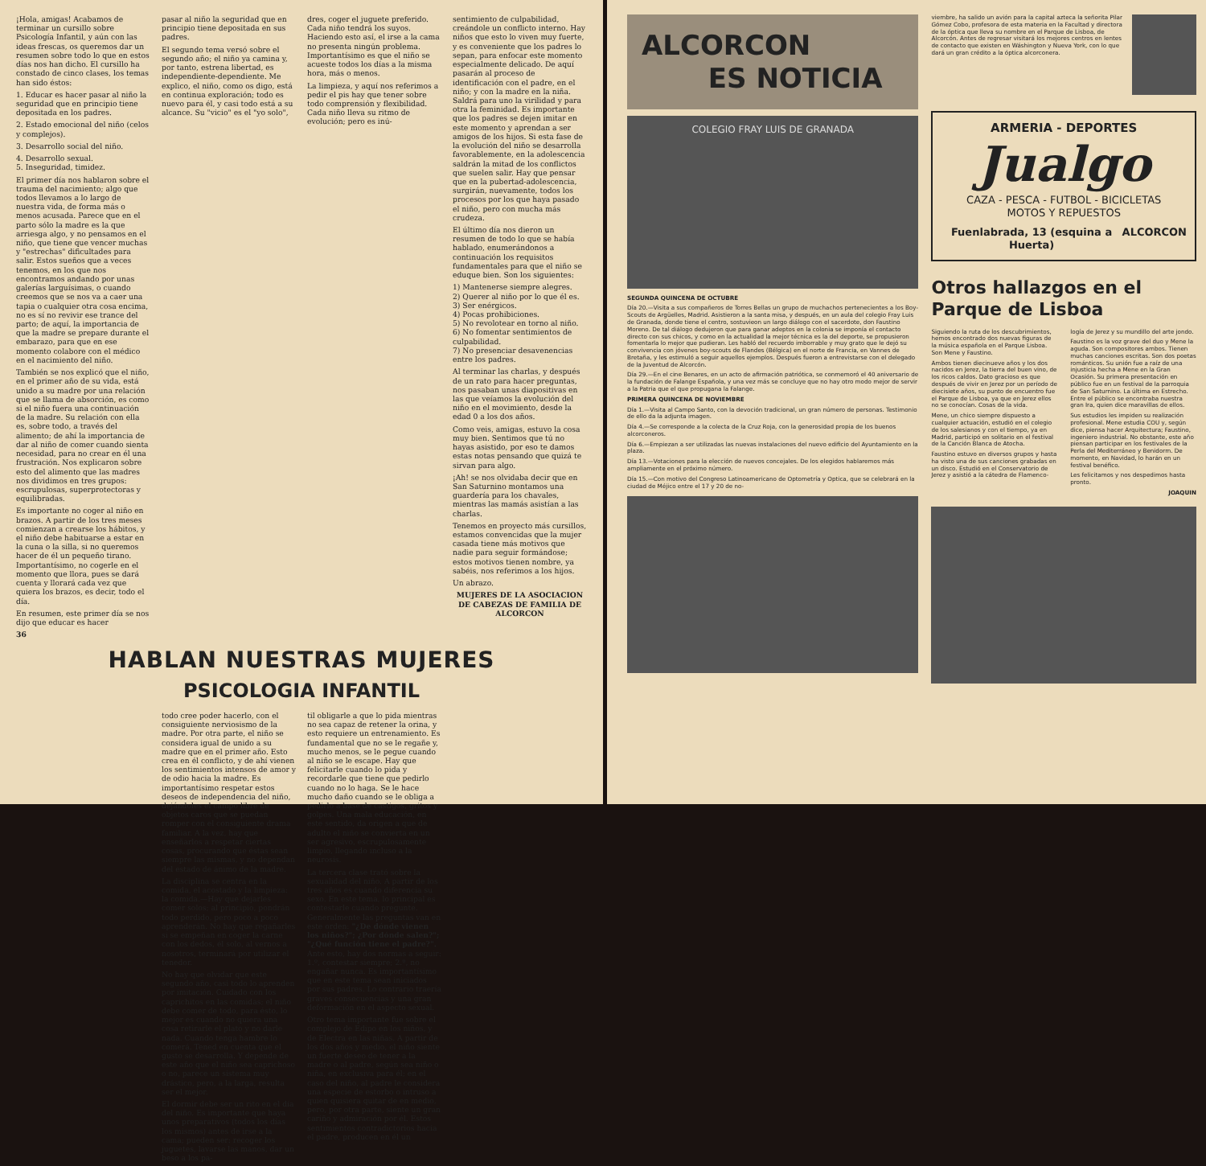¡Hola, amigas! Acabamos de terminar un cursillo sobre Psicología Infantil, y aún con las ideas frescas, os queremos dar un resumen sobre todo lo que en estos días nos han dicho. El cursillo ha constado de cinco clases, los temas han sido éstos:
1. Educar es hacer pasar al niño la seguridad que en principio tiene depositada en los padres.
2. Estado emocional del niño (celos y complejos).
3. Desarrollo social del niño.
4. Desarrollo sexual.
5. Inseguridad, timidez.
El primer día nos hablaron sobre el trauma del nacimiento; algo que todos llevamos a lo largo de nuestra vida, de forma más o menos acusada. Parece que en el parto sólo la madre es la que arriesga algo, y no pensamos en el niño, que tiene que vencer muchas y "estrechas" dificultades para salir. Estos sueños que a veces tenemos, en los que nos encontramos andando por unas galerías larguísimas, o cuando creemos que se nos va a caer una tapia o cualquier otra cosa encima, no es sí no revivir ese trance del parto; de aquí, la importancia de que la madre se prepare durante el embarazo, para que en ese momento colabore con el médico en el nacimiento del niño.
También se nos explicó que el niño, en el primer año de su vida, está unido a su madre por una relación que se llama de absorción, es como si el niño fuera una continuación de la madre. Su relación con ella es, sobre todo, a través del alimento; de ahí la importancia de dar al niño de comer cuando sienta necesidad, para no crear en él una frustración. Nos explicaron sobre esto del alimento que las madres nos dividimos en tres grupos: escrupulosas, superprotectoras y equilibradas.
Es importante no coger al niño en brazos. A partir de los tres meses comienzan a crearse los hábitos, y el niño debe habituarse a estar en la cuna o la silla, si no queremos hacer de él un pequeño tirano. Importantísimo, no cogerle en el momento que llora, pues se dará cuenta y llorará cada vez que quiera los brazos, es decir, todo el día.
En resumen, este primer día se nos dijo que educar es hacer
36
pasar al niño la seguridad que en principio tiene depositada en sus padres.
El segundo tema versó sobre el segundo año; el niño ya camina y, por tanto, estrena libertad, es independiente-dependiente. Me explico, el niño, como os digo, está en continua exploración; todo es nuevo para él, y casi todo está a su alcance. Su "vicio" es el "yo solo",
dres, coger el juguete preferido. Cada niño tendrá los suyos. Haciendo esto así, el irse a la cama no presenta ningún problema. Importantísimo es que el niño se acueste todos los días a la misma hora, más o menos.
La limpieza, y aquí nos referimos a pedir el pis hay que tener sobre todo comprensión y flexibilidad. Cada niño lleva su ritmo de evolución; pero es inú-
sentimiento de culpabilidad, creándole un conflicto interno. Hay niños que esto lo viven muy fuerte, y es conveniente que los padres lo sepan, para enfocar este momento especialmente delicado. De aquí pasarán al proceso de identificación con el padre, en el niño; y con la madre en la niña. Saldrá para uno la virilidad y para otra la feminidad. Es importante que los padres se dejen imitar en este momento y aprendan a ser amigos de los hijos. Si esta fase de la evolución del niño se desarrolla favorablemente, en la adolescencia saldrán la mitad de los conflictos que suelen salir. Hay que pensar que en la pubertad-adolescencia, surgirán, nuevamente, todos los procesos por los que haya pasado el niño, pero con mucha más crudeza.
El último día nos dieron un resumen de todo lo que se había hablado, enumerándonos a continuación los requisitos fundamentales para que el niño se eduque bien. Son los siguientes:
1) Mantenerse siempre alegres.
2) Querer al niño por lo que él es.
3) Ser enérgicos.
4) Pocas prohibiciones.
5) No revolotear en torno al niño.
6) No fomentar sentimientos de culpabilidad.
7) No presenciar desavenencias entre los padres.
Al terminar las charlas, y después de un rato para hacer preguntas, nos pasaban unas diapositivas en las que veíamos la evolución del niño en el movimiento, desde la edad 0 a los dos años.
Como veis, amigas, estuvo la cosa muy bien. Sentimos que tú no hayas asistido, por eso te damos estas notas pensando que quizá te sirvan para algo.
¡Ah! se nos olvidaba decir que en San Saturnino montamos una guardería para los chavales, mientras las mamás asistían a las charlas.
Tenemos en proyecto más cursillos, estamos convencidas que la mujer casada tiene más motivos que nadie para seguir formándose; estos motivos tienen nombre, ya sabéis, nos referimos a los hijos.
Un abrazo.
MUJERES DE LA ASOCIACION DE CABEZAS DE FAMILIA DE ALCORCON
HABLAN NUESTRAS MUJERES
PSICOLOGIA INFANTIL
todo cree poder hacerlo, con el consiguiente nerviosismo de la madre. Por otra parte, el niño se considera igual de unido a su madre que en el primer año. Esto crea en él conflicto, y de ahí vienen los sentimientos intensos de amor y de odio hacia la madre. Es importantísimo respetar estos deseos de independencia del niño, dejándoles el campo libre de objetos caros que se puedan romper con el consiguiente drama familiar. A la vez, hay que enseñarlos a respetar ciertas cosas, procurando que éstas sean siempre las mismas, y no dependan del estado de ánimo de la madre.
La disciplina se centra en la comida, el acostado y la limpieza: la comida.—Hay que dejarles comer solos; al principio, pondrán todo perdido, pero poco a poco aprenderán. No hay que regañarles si se empeñan en coger la carne con los dedos, él solo, al vernos a nosotros, terminará por utilizar el tenedor.
No hay que olvidar que este segundo año, casi todo lo aprenden por imitación. Cuidado con los caprichitos en las comidas; el niño debe comer de todo, para ésto, lo mejor es cuando no quiera una cosa retirarle el plato y no darle nada. Cuando tenga hambre lo comerá. Tened en cuenta que el gusto se desarrolla. Y depende de este año que el niño sea caprichoso o no, parece un sistema muy drástico, pero, a la larga, resulta ser el mejor.
El dormir debe ser un rito en el día del niño. Es importante que haya unos preparativos (todos los días los mismos) antes de irse a la cama; pueden ser: recoger los juguetes, lavarse las manos, dar un beso a los pa-
til obligarle a que lo pida mientras no sea capaz de retener la orina, y esto requiere un entrenamiento. Es fundamental que no se le regañe y, mucho menos, se le pegue cuando al niño se le escape. Hay que felicitarle cuando lo pida y recordarle que tiene que pedirlo cuando no lo haga. Se le hace mucho daño cuando se le obliga a pedirlo a base de castigos, gritos y golpes. Una mala educación, en este sentido, da origen a que de adulto el niño se convierta en un ser agresivo, escrupulosamente limpio, llegando incluso a la neurosis.
La tercera clase trató sobre la sexualidad del niño. A partir de los tres años es cuando diferencia su sexo. En este tema, lo principal es contestarle cuando pregunte. Generalmente las preguntas van en este orden: "¿De dónde vienen los niños?"; ¿Por dónde salen?"; "¿Qué función tiene el padre?". Ante esto, hay dos normas a seguir: 1.º, contestar siempre; 2.º, no engañar nunca. Es importantísimo que en este tema sean iniciados por sus padres. Lo contrario traería graves consecuencias y una gran deformación en el aspecto sexual.
Otro tema importante fue sobre el complejo de Edipo en los niños, y de Electra en las niñas. A partir de los dos años y medio, el niño siente un fuerte deseo de tener a la madre o al padre, según sea niño o niña, en exclusiva para él; en el caso del niño, al padre le considera una especie de estorbo o intruso a quien quisiera quitar de en medio, pero, por otra parte, siente un gran cariño y admiración por él. Estos sentimientos contradictorios hacia el padre, producen en él un
ALCORCON
ES NOTICIA
COLEGIO FRAY LUIS DE GRANADA
SEGUNDA QUINCENA DE OCTUBRE
Día 20.—Visita a sus compañeros de Torres Bellas un grupo de muchachos pertenecientes a los Boy-Scouts de Argüelles, Madrid. Asistieron a la santa misa, y después, en un aula del colegio Fray Luis de Granada, donde tiene el centro, sostuvieon un largo diálogo con el sacerdote, don Faustino Moreno. De tal diálogo dedujeron que para ganar adeptos en la colonia se imponía el contacto directo con sus chicos, y como en la actualidad la mejor técnica es la del deporte, se propusieron fomentarla lo mejor que pudieran. Les habló del recuerdo imborrable y muy grato que le dejó su convivencia con jóvenes boy-scouts de Flandes (Bélgica) en el norte de Francia, en Vannes de Bretaña, y les estimuló a seguir aquellos ejemplos. Después fueron a entrevistarse con el delegado de la Juventud de Alcorcón.
Día 29.—En el cine Benares, en un acto de afirmación patriótica, se conmemoró el 40 aniversario de la fundación de Falange Española, y una vez más se concluye que no hay otro modo mejor de servir a la Patria que el que propugana la Falange.
PRIMERA QUINCENA DE NOVIEMBRE
Día 1.—Visita al Campo Santo, con la devoción tradicional, un gran número de personas. Testimonio de ello da la adjunta imagen.
Día 4.—Se corresponde a la colecta de la Cruz Roja, con la generosidad propia de los buenos alcorconeros.
Día 6.—Empiezan a ser utilizadas las nuevas instalaciones del nuevo edificio del Ayuntamiento en la plaza.
Día 13.—Votaciones para la elección de nuevos concejales. De los elegidos hablaremos más ampliamente en el próximo número.
Día 15.—Con motivo del Congreso Latinoamericano de Optometría y Optica, que se celebrará en la ciudad de Méjico entre el 17 y 20 de no-
viembre, ha salido un avión para la capital azteca la señorita Pilar Gómez Cobo, profesora de esta materia en la Facultad y directora de la óptica que lleva su nombre en el Parque de Lisboa, de Alcorcón. Antes de regresar visitará los mejores centros en lentes de contacto que existen en Wáshington y Nueva York, con lo que dará un gran crédito a la óptica alcorconera.
ARMERIA - DEPORTES
Jualgo
CAZA - PESCA - FUTBOL - BICICLETAS
MOTOS Y REPUESTOS
Fuenlabrada, 13 (esquina a Huerta) ALCORCON
Otros hallazgos en el Parque de Lisboa
Siguiendo la ruta de los descubrimientos, hemos encontrado dos nuevas figuras de la música española en el Parque Lisboa. Son Mene y Faustino.
Ambos tienen diecinueve años y los dos nacidos en Jerez, la tierra del buen vino, de los ricos caldos. Dato gracioso es que después de vivir en Jerez por un período de diecisiete años, su punto de encuentro fue el Parque de Lisboa, ya que en Jerez ellos no se conocían. Cosas de la vida.
Mene, un chico siempre dispuesto a cualquier actuación, estudió en el colegio de los salesianos y con el tiempo, ya en Madrid, participó en solitario en el festival de la Canción Blanca de Atocha.
Faustino estuvo en diversos grupos y hasta ha visto una de sus canciones grabadas en un disco. Estudió en el Conservatorio de Jerez y asistió a la cátedra de Flamenco-
logía de Jerez y su mundillo del arte jondo.
Faustino es la voz grave del duo y Mene la aguda. Son compositores ambos. Tienen muchas canciones escritas. Son dos poetas románticos. Su unión fue a raíz de una injusticia hecha a Mene en la Gran Ocasión. Su primera presentación en público fue en un festival de la parroquia de San Saturnino. La última en Estrecho. Entre el público se encontraba nuestra gran Ira, quien dice maravillas de ellos.
Sus estudios les impiden su realización profesional. Mene estudia COU y, según dice, piensa hacer Arquitectura; Faustino, ingeniero industrial. No obstante, este año piensan participar en los festivales de la Perla del Mediterráneo y Benidorm. De momento, en Navidad, lo harán en un festival benéfico.
Les felicitamos y nos despedimos hasta pronto.
JOAQUIN